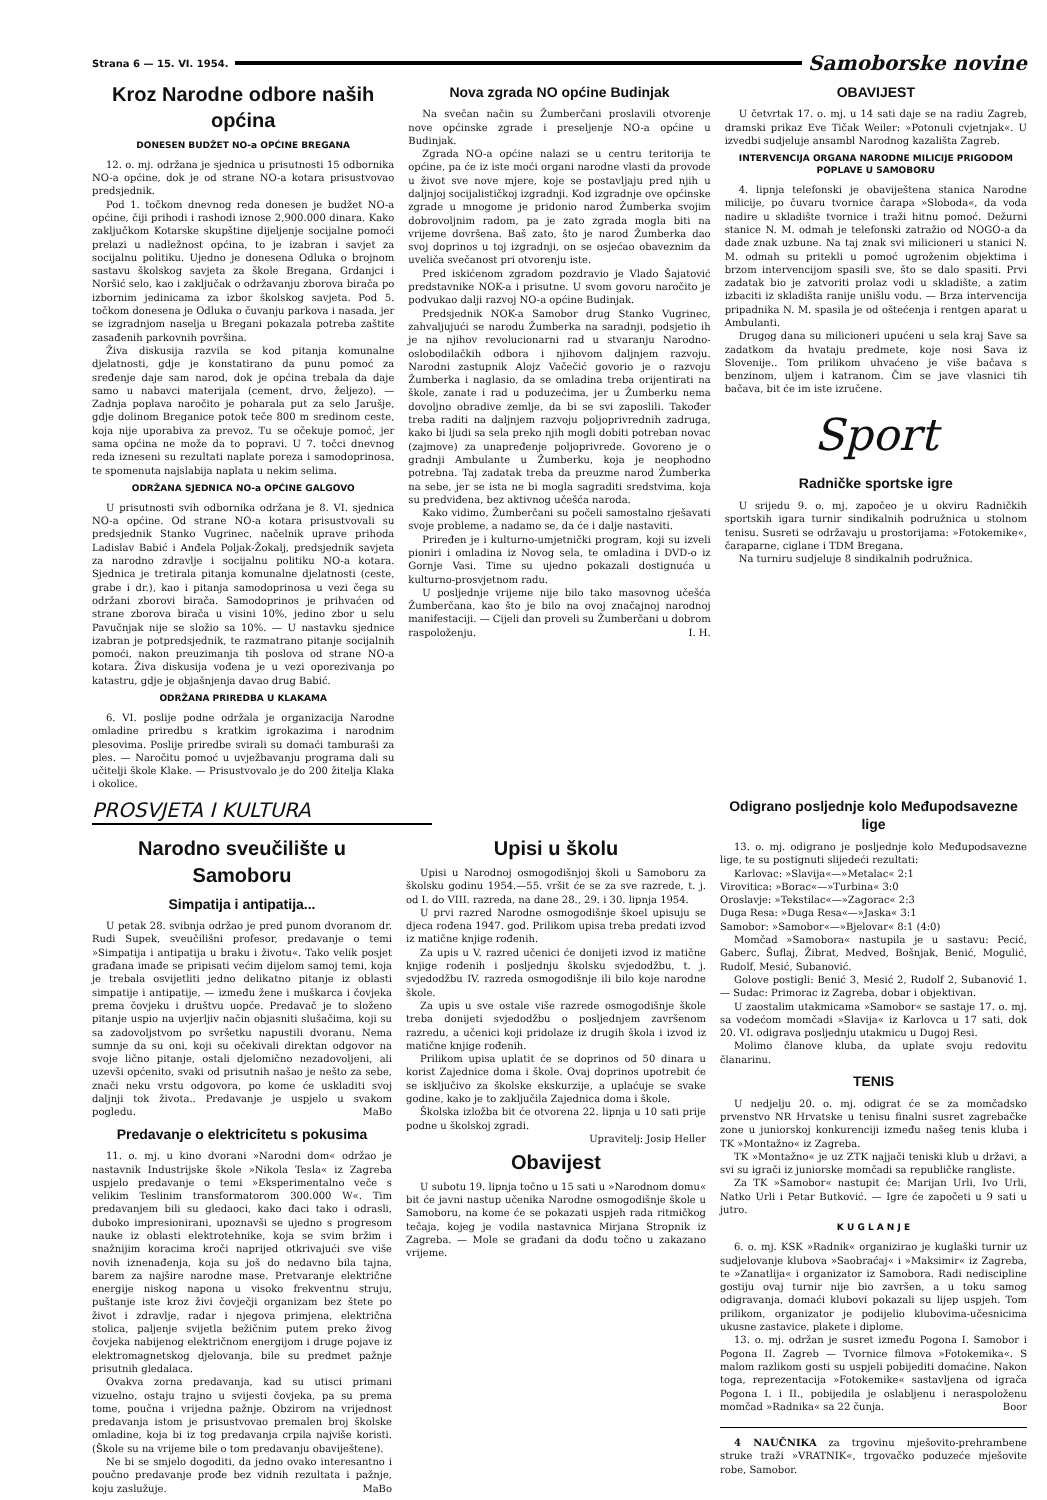Strana 6 — 15. VI. 1954. Samoborske novine
Kroz Narodne odbore naših općina
DONESEN BUDŽET NO-a OPĆINE BREGANA
12. o. mj. održana je sjednica u prisutnosti 15 odbornika NO-a općine, dok je od strane NO-a kotara prisustvovao predsjednik.
Pod 1. točkom dnevnog reda donesen je budžet NO-a općine, čiji prihodi i rashodi iznose 2,900.000 dinara. Kako zaključkom Kotarske skupštine dijeljenje socijalne pomoći prelazi u nadležnost općina, to je izabran i savjet za socijalnu politiku. Ujedno je donesena Odluka o brojnom sastavu školskog savjeta za škole Bregana, Grdanjci i Noršić selo, kao i zaključak o održavanju zborova birača po izbornim jedinicama za izbor školskog savjeta. Pod 5. točkom donesena je Odluka o čuvanju parkova i nasada, jer se izgradnjom naselja u Bregani pokazala potreba zaštite zasađenih parkovnih površina.
Živa diskusija razvila se kod pitanja komunalne djelatnosti, gdje je konstatirano da punu pomoć za sređenje daje sam narod, dok je općina trebala da daje samo u nabavci materijala (cement, drvo, željezo). — Zadnja poplava naročito je poharala put za selo Jarušje, gdje dolinom Breganice potok teče 800 m sredinom ceste, koja nije uporabiva za prevoz. Tu se očekuje pomoć, jer sama općina ne može da to popravi. U 7. točci dnevnog reda izneseni su rezultati naplate poreza i samodoprinosa, te spomenuta najslabija naplata u nekim selima.
ODRŽANA SJEDNICA NO-a OPĆINE GALGOVO
U prisutnosti svih odbornika održana je 8. VI. sjednica NO-a općine. Od strane NO-a kotara prisustvovali su predsjednik Stanko Vugrinec, načelnik uprave prihoda Ladislav Babić i Anđela Poljak-Žokalj, predsjednik savjeta za narodno zdravlje i socijalnu politiku NO-a kotara. Sjednica je tretirala pitanja komunalne djelatnosti (ceste, grabe i dr.), kao i pitanja samodoprinosa u vezi čega su održani zborovi birača. Samodoprinos je prihvaćen od strane zborova birača u visini 10%, jedino zbor u selu Pavučnjak nije se složio sa 10%. — U nastavku sjednice izabran je potpredsjednik, te razmatrano pitanje socijalnih pomoći, nakon preuzimanja tih poslova od strane NO-a kotara. Živa diskusija vođena je u vezi oporezivanja po katastru, gdje je objašnjenja davao drug Babić.
ODRŽANA PRIREDBA U KLAKAMA
6. VI. poslije podne održala je organizacija Narodne omladine priredbu s kratkim igrokazima i narodnim plesovima. Poslije priredbe svirali su domaći tamburaši za ples. — Naročitu pomoć u uvježbavanju programa dali su učitelji škole Klake. — Prisustvovalo je do 200 žitelja Klaka i okolice.
Nova zgrada NO općine Budinjak
Na svečan način su Žumberčani proslavili otvorenje nove općinske zgrade i preseljenje NO-a općine u Budinjak.
Zgrada NO-a općine nalazi se u centru teritorija te općine, pa će iz iste moći organi narodne vlasti da provode u život sve nove mjere, koje se postavljaju pred njih u daljnjoj socijalističkoj izgradnji. Kod izgradnje ove općinske zgrade u mnogome je pridonio narod Žumberka svojim dobrovoljnim radom, pa je zato zgrada mogla biti na vrijeme dovršena. Baš zato, što je narod Žumberka dao svoj doprinos u toj izgradnji, on se osjećao obaveznim da uveliča svečanost pri otvorenju iste.
Pred iskićenom zgradom pozdravio je Vlado Šajatović predstavnike NOK-a i prisutne. U svom govoru naročito je podvukao dalji razvoj NO-a općine Budinjak.
Predsjednik NOK-a Samobor drug Stanko Vugrinec, zahvaljujući se narodu Žumberka na saradnji, podsjetio ih je na njihov revolucionarni rad u stvaranju Narodno-oslobodilačkih odbora i njihovom daljnjem razvoju. Narodni zastupnik Alojz Vačečić govorio je o razvoju Žumberka i naglasio, da se omladina treba orijentirati na škole, zanate i rad u poduzećima, jer u Žumberku nema dovoljno obradive zemlje, da bi se svi zaposlili. Također treba raditi na daljnjem razvoju poljoprivrednih zadruga, kako bi ljudi sa sela preko njih mogli dobiti potreban novac (zajmove) za unapređenje poljoprivrede. Govoreno je o gradnji Ambulante u Žumberku, koja je neophodno potrebna. Taj zadatak treba da preuzme narod Žumberka na sebe, jer se ista ne bi mogla sagraditi sredstvima, koja su predviđena, bez aktivnog učešća naroda.
Kako vidimo, Žumberčani su počeli samostalno rješavati svoje probleme, a nadamo se, da će i dalje nastaviti.
Priređen je i kulturno-umjetnički program, koji su izveli pioniri i omladina iz Novog sela, te omladina i DVD-o iz Gornje Vasi. Time su ujedno pokazali dostignuća u kulturno-prosvjetnom radu.
U posljednje vrijeme nije bilo tako masovnog učešća Žumberčana, kao što je bilo na ovoj značajnoj narodnoj manifestaciji. — Cijeli dan proveli su Žumberčani u dobrom raspoloženju. I. H.
OBAVIJEST
U četvrtak 17. o. mj. u 14 sati daje se na radiu Zagreb, dramski prikaz Eve Tičak Weiler: »Potonuli cvjetnjak«. U izvedbi sudjeluje ansambl Narodnog kazališta Zagreb.
INTERVENCIJA ORGANA NARODNE MILICIJE PRIGODOM POPLAVE U SAMOBORU
4. lipnja telefonski je obaviještena stanica Narodne milicije, po čuvaru tvornice čarapa »Sloboda«, da voda nadire u skladište tvornice i traži hitnu pomoć. Dežurni stanice N. M. odmah je telefonski zatražio od NOGO-a da dade znak uzbune. Na taj znak svi milicioneri u stanici N. M. odmah su pritekli u pomoć ugroženim objektima i brzom intervencijom spasili sve, što se dalo spasiti. Prvi zadatak bio je zatvoriti prolaz vodi u skladište, a zatim izbaciti iz skladišta ranije unišlu vodu. — Brza intervencija pripadnika N. M. spasila je od oštećenja i rentgen aparat u Ambulanti.
Drugog dana su milicioneri upućeni u sela kraj Save sa zadatkom da hvataju predmete, koje nosi Sava iz Slovenije.. Tom prilikom uhvaćeno je više bačava s benzinom, uljem i katranom. Čim se jave vlasnici tih bačava, bit će im iste izručene.
Sport
Radničke sportske igre
U srijedu 9. o. mj. započeo je u okviru Radničkih sportskih igara turnir sindikalnih podružnica u stolnom tenisu. Susreti se održavaju u prostorijama: »Fotokemike«, čaraparne, ciglane i TDM Bregana.
Na turniru sudjeluje 8 sindikalnih podružnica.
PROSVJETA I KULTURA
Narodno sveučilište u Samoboru
Simpatija i antipatija...
U petak 28. svibnja održao je pred punom dvoranom dr. Rudi Supek, sveučilišni profesor, predavanje o temi »Simpatija i antipatija u braku i životu«. Tako velik posjet građana imađe se pripisati većim dijelom samoj temi, koja je trebala osvijetliti jedno delikatno pitanje iz oblasti simpatije i antipatije, — između žene i muškarca i čovjeka prema čovjeku i društvu uopće. Predavač je to složeno pitanje uspio na uvjerljiv način objasniti slušačima, koji su sa zadovoljstvom po svršetku napustili dvoranu. Nema sumnje da su oni, koji su očekivali direktan odgovor na svoje lično pitanje, ostali djelomično nezadovoljeni, ali uzevši općenito, svaki od prisutnih našao je nešto za sebe, znači neku vrstu odgovora, po kome će uskladiti svoj daljnji tok života.. Predavanje je uspjelo u svakom pogledu. MaBo
Predavanje o elektricitetu s pokusima
11. o. mj. u kino dvorani »Narodni dom« održao je nastavnik Industrijske škole »Nikola Tesla« iz Zagreba uspjelo predavanje o temi »Eksperimentalno veče s velikim Teslinim transformatorom 300.000 W«. Tim predavanjem bili su gledaoci, kako đaci tako i odrasli, duboko impresionirani, upoznavši se ujedno s progresom nauke iz oblasti elektrotehnike, koja se svim bržim i snažnijim koracima kroči naprijed otkrivajući sve više novih iznenađenja, koja su još do nedavno bila tajna, barem za najšire narodne mase. Pretvaranje električne energije niskog napona u visoko frekventnu struju, puštanje iste kroz živi čovječji organizam bez štete po život i zdravlje, radar i njegova primjena, električna stolica, paljenje svijetla bežičnim putem preko živog čovjeka nabijenog električnom energijom i druge pojave iz elektromagnetskog djelovanja, bile su predmet pažnje prisutnih gledalaca.
Ovakva zorna predavanja, kad su utisci primani vizuelno, ostaju trajno u svijesti čovjeka, pa su prema tome, poučna i vrijedna pažnje. Obzirom na vrijednost predavanja istom je prisustvovao premalen broj školske omladine, koja bi iz tog predavanja crpila najviše koristi. (Škole su na vrijeme bile o tom predavanju obaviještene).
Ne bi se smjelo dogoditi, da jedno ovako interesantno i poučno predavanje prođe bez vidnih rezultata i pažnje, koju zaslužuje. MaBo
Upisi u školu
Upisi u Narodnoj osmogodišnjoj školi u Samoboru za školsku godinu 1954.—55. vršit će se za sve razrede, t. j. od I. do VIII. razreda, na dane 28., 29. i 30. lipnja 1954.
U prvi razred Narodne osmogodišnje škoel upisuju se djeca rođena 1947. god. Prilikom upisa treba predati izvod iz matične knjige rođenih.
Za upis u V. razred učenici će donijeti izvod iz matične knjige rođenih i posljednju školsku svjedodžbu, t. j. svjedodžbu IV. razreda osmogodišnje ili bilo koje narodne škole.
Za upis u sve ostale više razrede osmogodišnje škole treba donijeti svjedodžbu o posljednjem završenom razredu, a učenici koji pridolaze iz drugih škola i izvod iz matične knjige rođenih.
Prilikom upisa uplatit će se doprinos od 50 dinara u korist Zajednice doma i škole. Ovaj doprinos upotrebit će se isključivo za školske ekskurzije, a uplaćuje se svake godine, kako je to zaključila Zajednica doma i škole.
Školska izložba bit će otvorena 22. lipnja u 10 sati prije podne u školskoj zgradi.
Upravitelj: Josip Heller
Obavijest
U subotu 19. lipnja točno u 15 sati u »Narodnom domu« bit će javni nastup učenika Narodne osmogodišnje škole u Samoboru, na kome će se pokazati uspjeh rada ritmičkog tečaja, kojeg je vodila nastavnica Mirjana Stropnik iz Zagreba. — Mole se građani da dođu točno u zakazano vrijeme.
Odigrano posljednje kolo Međupodsavezne lige
13. o. mj. odigrano je posljednje kolo Međupodsavezne lige, te su postignuti slijedeći rezultati:
Karlovac: »Slavija«—»Metalac« 2:1
Virovitica: »Borac«—»Turbina« 3:0
Oroslavje: »Tekstilac«—»Zagorac« 2:3
Duga Resa: »Duga Resa«—»Jaska« 3:1
Samobor: »Samobor«—»Bjelovar« 8:1 (4:0)
Momčad »Samobora« nastupila je u sastavu: Pecić, Gaberc, Šuflaj, Žibrat, Medved, Bošnjak, Benić, Mogulić, Rudolf, Mesić, Subanović.
Golove postigli: Benić 3, Mesić 2, Rudolf 2, Subanović 1. — Sudac: Primorac iz Zagreba, dobar i objektivan.
U zaostalim utakmicama »Samobor« se sastaje 17. o. mj. sa vodećom momčadi »Slavija« iz Karlovca u 17 sati, dok 20. VI. odigrava posljednju utakmicu u Dugoj Resi.
Molimo članove kluba, da uplate svoju redovitu članarinu.
TENIS
U nedjelju 20. o. mj. odigrat će se za momčadsko prvenstvo NR Hrvatske u tenisu finalni susret zagrebačke zone u juniorskoj konkurenciji između našeg tenis kluba i TK »Montažno« iz Zagreba.
TK »Montažno« je uz ZTK najjači teniski klub u državi, a svi su igrači iz juniorske momčadi sa republičke rangliste.
Za TK »Samobor« nastupit će: Marijan Urli, Ivo Urli, Natko Urli i Petar Butković. — Igre će započeti u 9 sati u jutro.
K U G L A N J E
6. o. mj. KSK »Radnik« organizirao je kuglaški turnir uz sudjelovanje klubova »Saobraćaj« i »Maksimir« iz Zagreba, te »Zanatlija« i organizator iz Samobora. Radi nediscipline gostiju ovaj turnir nije bio završen, a u toku samog odigravanja, domaći klubovi pokazali su lijep uspjeh. Tom prilikom, organizator je podijelio klubovima-učesnicima ukusne zastavice, plakete i diplome.
13. o. mj. održan je susret između Pogona I. Samobor i Pogona II. Zagreb — Tvornice filmova »Fotokemika«. S malom razlikom gosti su uspjeli pobijediti domaćine. Nakon toga, reprezentacija »Fotokemike« sastavljena od igrača Pogona I. i II., pobijedila je oslabljenu i neraspoloženu momčad »Radnika« sa 22 čunja. Boor
4 NAUČNIKA za trgovinu mješovito-prehrambene struke traži »VRATNIK«, trgovačko poduzeće mješovite robe, Samobor.